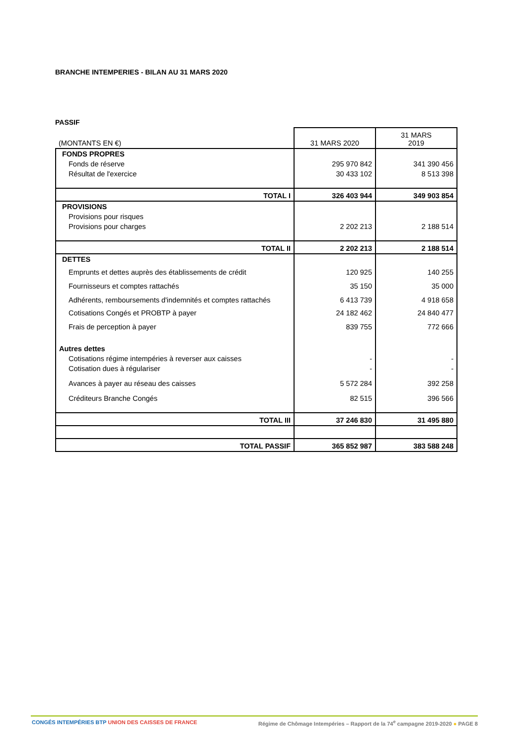BRANCHE INTEMPERIES - BILAN AU 31 MARS 2020
PASSIF
| (MONTANTS EN €) | 31 MARS 2020 | 31 MARS 2019 |
| FONDS PROPRES | | |
| Fonds de réserve | 295 970 842 | 341 390 456 |
| Résultat de l'exercice | 30 433 102 | 8 513 398 |
| TOTAL I | 326 403 944 | 349 903 854 |
| PROVISIONS | | |
| Provisions pour risques | | |
| Provisions pour charges | 2 202 213 | 2 188 514 |
| TOTAL II | 2 202 213 | 2 188 514 |
| DETTES | | |
| Emprunts et dettes auprès des établissements de crédit | 120 925 | 140 255 |
| Fournisseurs et comptes rattachés | 35 150 | 35 000 |
| Adhérents, remboursements d'indemnités et comptes rattachés | 6 413 739 | 4 918 658 |
| Cotisations Congés et PROBTP à payer | 24 182 462 | 24 840 477 |
| Frais de perception à payer | 839 755 | 772 666 |
| Autres dettes | | |
| Cotisations régime intempéries à reverser aux caisses | - | - |
| Cotisation dues à régulariser | - | - |
| Avances à payer au réseau des caisses | 5 572 284 | 392 258 |
| Créditeurs Branche Congés | 82 515 | 396 566 |
| TOTAL III | 37 246 830 | 31 495 880 |
| TOTAL PASSIF | 365 852 987 | 383 588 248 |
CONGÉS INTEMPÉRIES BTP UNION DES CAISSES DE FRANCE
Régime de Chômage Intempéries – Rapport de la 74<sup>e</sup> campagne 2019-2020 ● PAGE 8